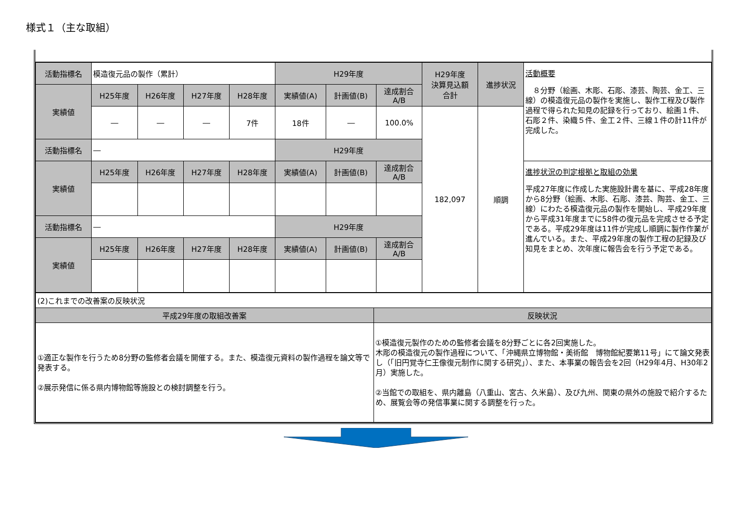様式１（主な取組）
| 活動指標名 | 模造復元品の製作（累計） | | | | H29年度 | | | H29年度 決算見込額 合計 | 進捗状況 | 活動概要 ８分野（絵画、木彫、石彫、漆芸、陶芸、金工、三線）の模造復元品の製作を実施し、製作工程及び製作過程で得られた知見の記録を行っており、絵画１件、石彫２件、染織５件、金工２件、三線１件の計11件が完成した。 |
| 実績値 | H25年度 | H26年度 | H27年度 | H28年度 | 実績値(A) | 計画値(B) | 達成割合 A/B | | | |
| | ― | ― | ― | 7件 | 18件 | ― | 100.0% | 182,097 | 順調 | |
| 活動指標名 | ― | | | | H29年度 | | | | | |
| 実績値 | H25年度 | H26年度 | H27年度 | H28年度 | 実績値(A) | 計画値(B) | 達成割合 A/B | | | 進捗状況の判定根拠と取組の効果 平成27年度に作成した実施設計書を基に、平成28年度から8分野（絵画、木彫、石彫、漆芸、陶芸、金工、三線）にわたる模造復元品の製作を開始し、平成29年度から平成31年度までに58件の復元品を完成させる予定である。平成29年度は11件が完成し順調に製作作業が進んでいる。また、平成29年度の製作工程の記録及び知見をまとめ、次年度に報告会を行う予定である。 |
| 活動指標名 | ― | | | | H29年度 | | | | | |
| 実績値 | H25年度 | H26年度 | H27年度 | H28年度 | 実績値(A) | 計画値(B) | 達成割合 A/B | | | |
| (2)これまでの改善案の反映状況 | |
| 平成29年度の取組改善案 | 反映状況 |
| ①適正な製作を行うため8分野の監修者会議を開催する。また、模造復元資料の製作過程を論文等で発表する。 ②展示発信に係る県内博物館等施設との検討調整を行う。 | ①模造復元製作のための監修者会議を8分野ごとに各2回実施した。 木彫の模造復元の製作過程について、「沖縄県立博物館・美術館 博物館紀要第11号」にて論文発表し（「旧円覚寺仁王像復元制作に関する研究」）、また、本事業の報告会を2回（H29年4月、H30年2月）実施した。 ②当館での取組を、県内離島（八重山、宮古、久米島）、及び九州、関東の県外の施設で紹介するため、展覧会等の発信事業に関する調整を行った。 |